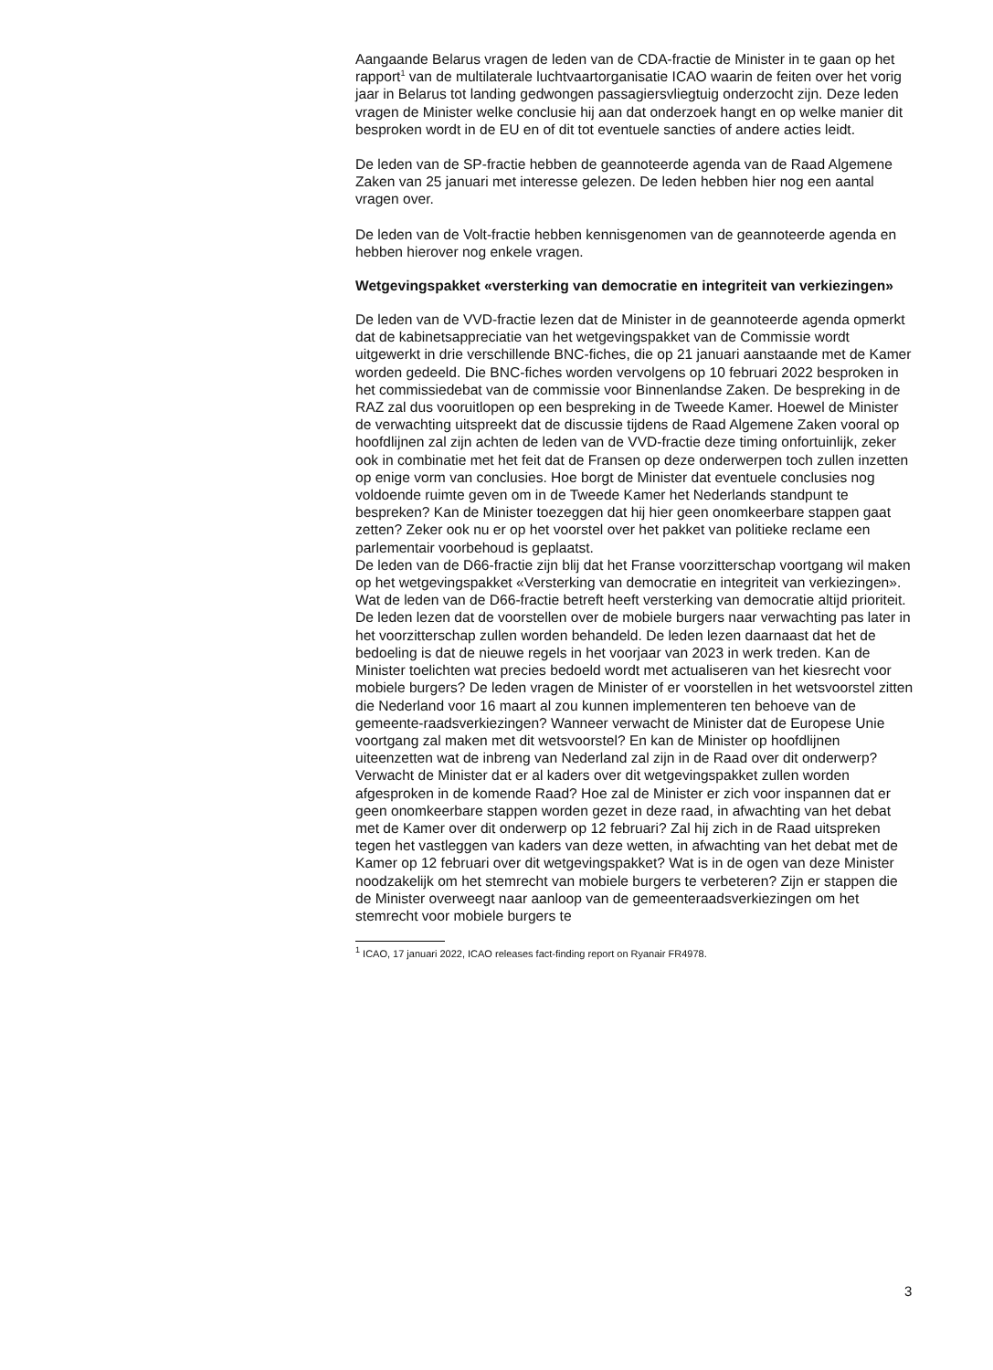Aangaande Belarus vragen de leden van de CDA-fractie de Minister in te gaan op het rapport<sup>1</sup> van de multilaterale luchtvaartorganisatie ICAO waarin de feiten over het vorig jaar in Belarus tot landing gedwongen passagiersvliegtuig onderzocht zijn. Deze leden vragen de Minister welke conclusie hij aan dat onderzoek hangt en op welke manier dit besproken wordt in de EU en of dit tot eventuele sancties of andere acties leidt.
De leden van de SP-fractie hebben de geannoteerde agenda van de Raad Algemene Zaken van 25 januari met interesse gelezen. De leden hebben hier nog een aantal vragen over.
De leden van de Volt-fractie hebben kennisgenomen van de geannoteerde agenda en hebben hierover nog enkele vragen.
Wetgevingspakket «versterking van democratie en integriteit van verkiezingen»
De leden van de VVD-fractie lezen dat de Minister in de geannoteerde agenda opmerkt dat de kabinetsappreciatie van het wetgevingspakket van de Commissie wordt uitgewerkt in drie verschillende BNC-fiches, die op 21 januari aanstaande met de Kamer worden gedeeld. Die BNC-fiches worden vervolgens op 10 februari 2022 besproken in het commissiedebat van de commissie voor Binnenlandse Zaken. De bespreking in de RAZ zal dus vooruitlopen op een bespreking in de Tweede Kamer. Hoewel de Minister de verwachting uitspreekt dat de discussie tijdens de Raad Algemene Zaken vooral op hoofdlijnen zal zijn achten de leden van de VVD-fractie deze timing onfortuinlijk, zeker ook in combinatie met het feit dat de Fransen op deze onderwerpen toch zullen inzetten op enige vorm van conclusies. Hoe borgt de Minister dat eventuele conclusies nog voldoende ruimte geven om in de Tweede Kamer het Nederlands standpunt te bespreken? Kan de Minister toezeggen dat hij hier geen onomkeerbare stappen gaat zetten? Zeker ook nu er op het voorstel over het pakket van politieke reclame een parlementair voorbehoud is geplaatst.
De leden van de D66-fractie zijn blij dat het Franse voorzitterschap voortgang wil maken op het wetgevingspakket «Versterking van democratie en integriteit van verkiezingen». Wat de leden van de D66-fractie betreft heeft versterking van democratie altijd prioriteit. De leden lezen dat de voorstellen over de mobiele burgers naar verwachting pas later in het voorzitterschap zullen worden behandeld. De leden lezen daarnaast dat het de bedoeling is dat de nieuwe regels in het voorjaar van 2023 in werk treden. Kan de Minister toelichten wat precies bedoeld wordt met actualiseren van het kiesrecht voor mobiele burgers? De leden vragen de Minister of er voorstellen in het wetsvoorstel zitten die Nederland voor 16 maart al zou kunnen implementeren ten behoeve van de gemeente-raadsverkiezingen? Wanneer verwacht de Minister dat de Europese Unie voortgang zal maken met dit wetsvoorstel? En kan de Minister op hoofdlijnen uiteenzetten wat de inbreng van Nederland zal zijn in de Raad over dit onderwerp? Verwacht de Minister dat er al kaders over dit wetgevingspakket zullen worden afgesproken in de komende Raad? Hoe zal de Minister er zich voor inspannen dat er geen onomkeerbare stappen worden gezet in deze raad, in afwachting van het debat met de Kamer over dit onderwerp op 12 februari? Zal hij zich in de Raad uitspreken tegen het vastleggen van kaders van deze wetten, in afwachting van het debat met de Kamer op 12 februari over dit wetgevingspakket? Wat is in de ogen van deze Minister noodzakelijk om het stemrecht van mobiele burgers te verbeteren? Zijn er stappen die de Minister overweegt naar aanloop van de gemeenteraadsverkiezingen om het stemrecht voor mobiele burgers te
<sup>1</sup> ICAO, 17 januari 2022, ICAO releases fact-finding report on Ryanair FR4978.
3